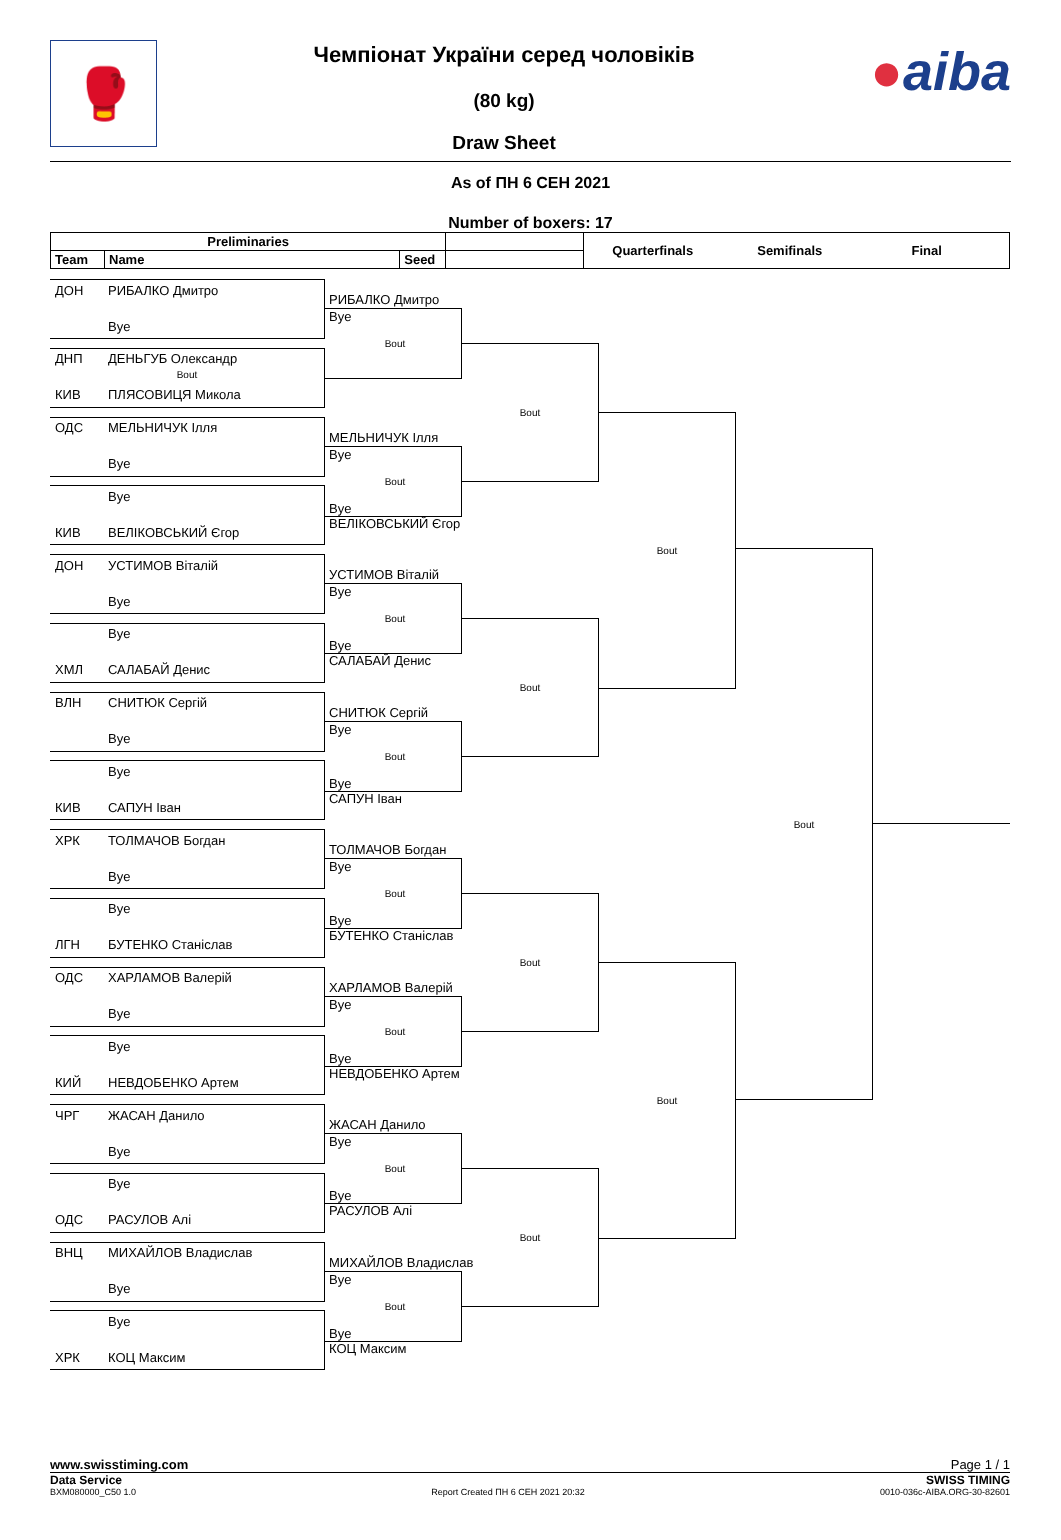🥊
Чемпіонат України серед чоловіків
(80 kg)
Draw Sheet
●aiba
As of ПН 6 СЕН 2021
Number of boxers: 17
| Preliminaries | | | | Quarterfinals | Semifinals | Final | |
| Team | Name | Seed | | | | | |
ДОН РИБАЛКО Дмитро
Bye
ДНП ДЕНЬГУБ Олександр
Bout
КИВ ПЛЯСОВИЦЯ Микола
ОДС МЕЛЬНИЧУК Ілля
Bye
Bye
КИВ ВЕЛІКОВСЬКИЙ Єгор
ДОН УСТИМОВ Віталій
Bye
Bye
ХМЛ САЛАБАЙ Денис
ВЛН СНИТЮК Сергій
Bye
Bye
КИВ САПУН Іван
ХРК ТОЛМАЧОВ Богдан
Bye
Bye
ЛГН БУТЕНКО Станіслав
ОДС ХАРЛАМОВ Валерій
Bye
Bye
КИЙ НЕВДОБЕНКО Артем
ЧРГ ЖАСАН Данило
Bye
Bye
ОДС РАСУЛОВ Алі
ВНЦ МИХАЙЛОВ Владислав
Bye
Bye
ХРК КОЦ Максим
РИБАЛКО Дмитро
Bye
Bout
МЕЛЬНИЧУК Ілля
Bye
Bout
Bye
ВЕЛІКОВСЬКИЙ Єгор
УСТИМОВ Віталій
Bye
Bout
Bye
САЛАБАЙ Денис
СНИТЮК Сергій
Bye
Bout
Bye
САПУН Іван
ТОЛМАЧОВ Богдан
Bye
Bout
Bye
БУТЕНКО Станіслав
ХАРЛАМОВ Валерій
Bye
Bout
Bye
НЕВДОБЕНКО Артем
ЖАСАН Данило
Bye
Bout
Bye
РАСУЛОВ Алі
МИХАЙЛОВ Владислав
Bye
Bout
Bye
КОЦ Максим
Bout
Bout
Bout
Bout
Bout
Bout
Bout
www.swisstiming.com Page 1 / 1
Data Service SWISS TIMING
BXM080000_C50 1.0 Report Created ПН 6 СЕН 2021 20:32 0010-036c-AIBA.ORG-30-82601